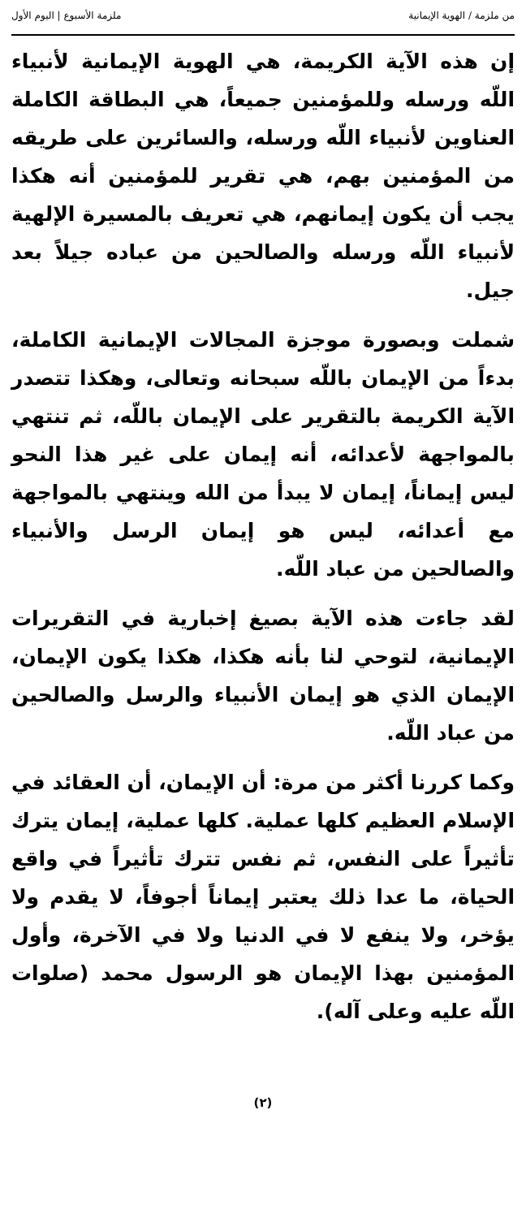من ملزمة / الهوية الإيمانية ملزمة الأسبوع | اليوم الأول
إن هذه الآية الكريمة، هي الهوية الإيمانية لأنبياء اللّه ورسله وللمؤمنين جميعاً، هي البطاقة الكاملة العناوين لأنبياء اللّه ورسله، والسائرين على طريقه من المؤمنين بهم، هي تقرير للمؤمنين أنه هكذا يجب أن يكون إيمانهم، هي تعريف بالمسيرة الإلهية لأنبياء اللّه ورسله والصالحين من عباده جيلاً بعد جيل.
شملت وبصورة موجزة المجالات الإيمانية الكاملة، بدءاً من الإيمان باللّه سبحانه وتعالى، وهكذا تتصدر الآية الكريمة بالتقرير على الإيمان باللّه، ثم تنتهي بالمواجهة لأعدائه، أنه إيمان على غير هذا النحو ليس إيماناً، إيمان لا يبدأ من الله وينتهي بالمواجهة مع أعدائه، ليس هو إيمان الرسل والأنبياء والصالحين من عباد اللّه.
لقد جاءت هذه الآية بصيغ إخبارية في التقريرات الإيمانية، لتوحي لنا بأنه هكذا، هكذا يكون الإيمان، الإيمان الذي هو إيمان الأنبياء والرسل والصالحين من عباد اللّه.
وكما كررنا أكثر من مرة: أن الإيمان، أن العقائد في الإسلام العظيم كلها عملية. كلها عملية، إيمان يترك تأثيراً على النفس، ثم نفس تترك تأثيراً في واقع الحياة، ما عدا ذلك يعتبر إيماناً أجوفاً، لا يقدم ولا يؤخر، ولا ينفع لا في الدنيا ولا في الآخرة، وأول المؤمنين بهذا الإيمان هو الرسول محمد (صلوات اللّه عليه وعلى آله).
(٢)